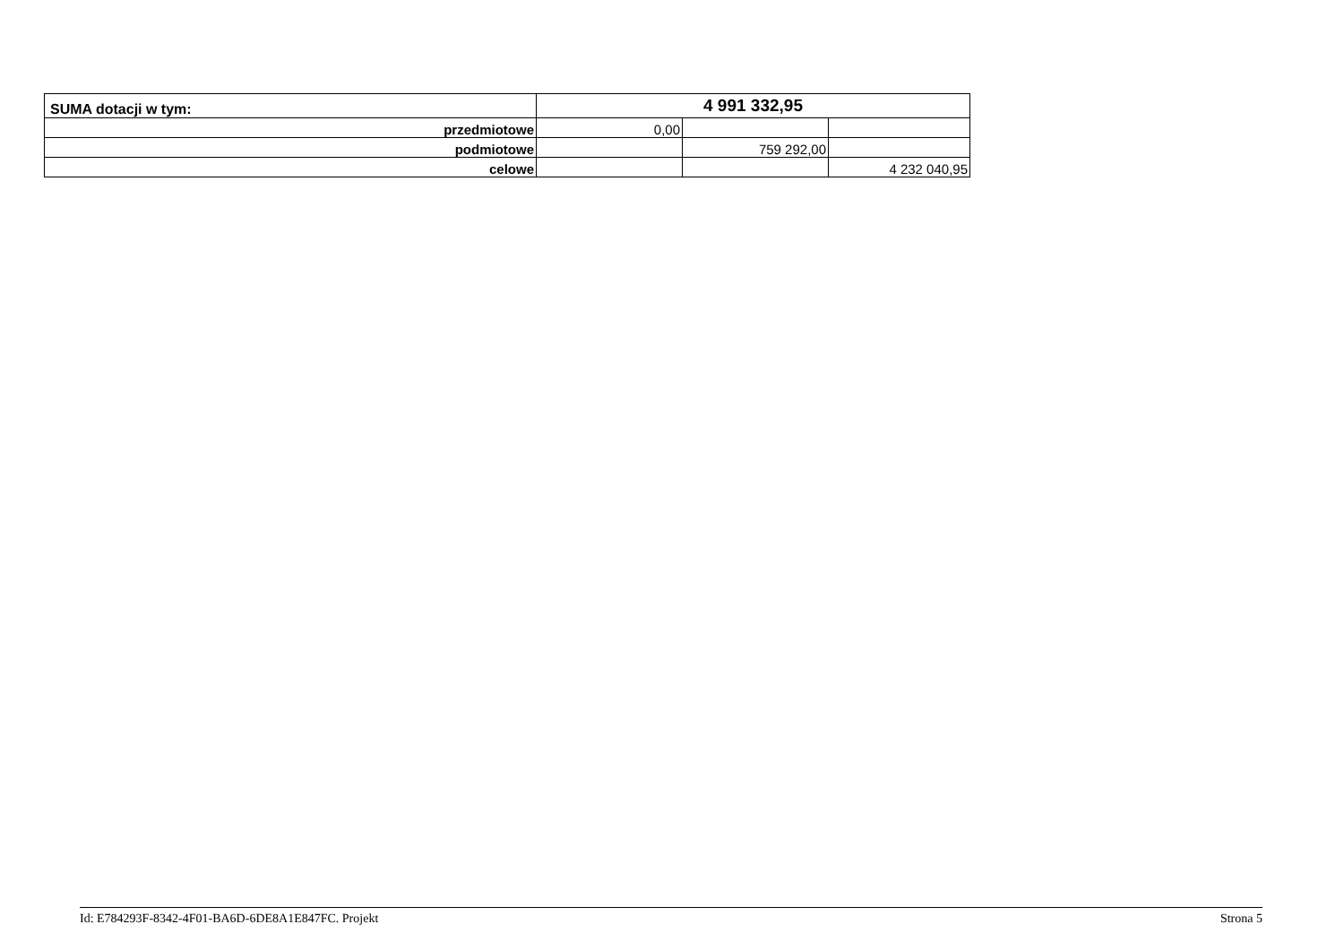| SUMA dotacji w tym: | 4 991 332,95 | | |
| przedmiotowe | 0,00 | | |
| podmiotowe | | 759 292,00 | |
| celowe | | | 4 232 040,95 |
Id: E784293F-8342-4F01-BA6D-6DE8A1E847FC. Projekt Strona 5